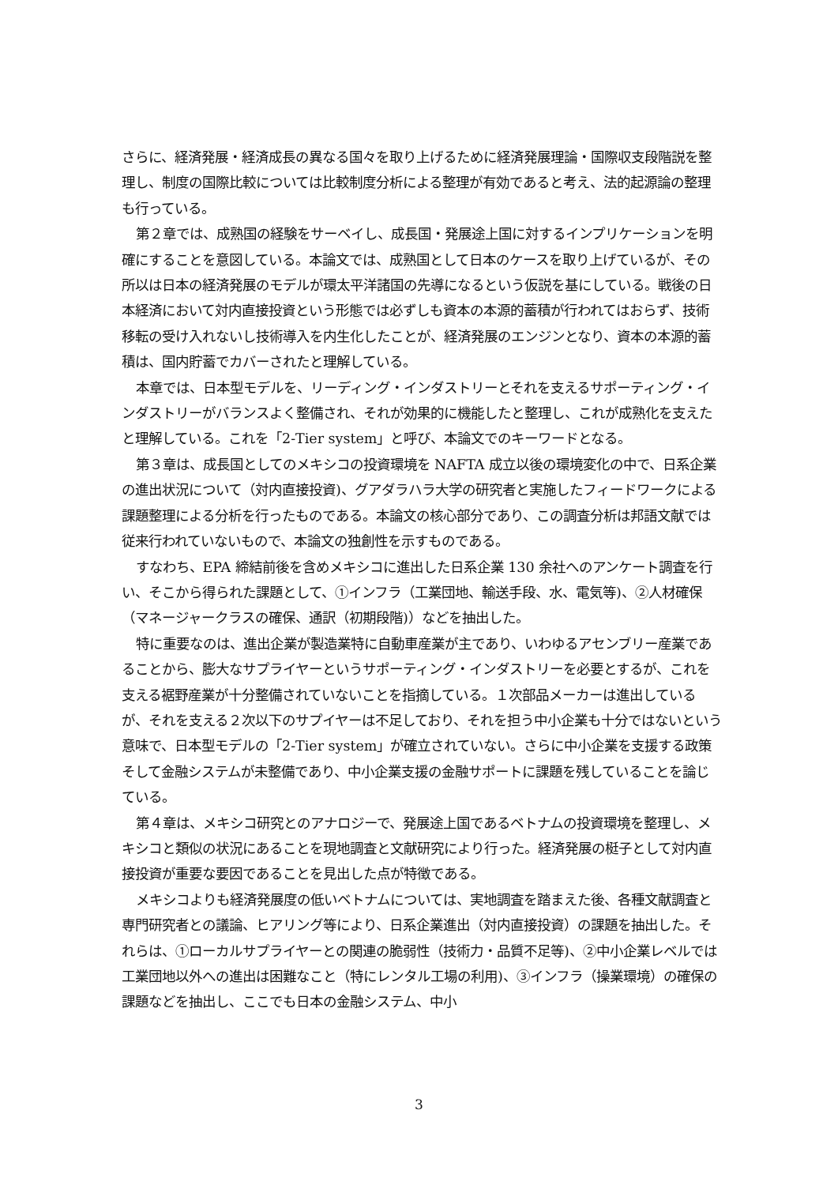さらに、経済発展・経済成長の異なる国々を取り上げるために経済発展理論・国際収支段階説を整理し、制度の国際比較については比較制度分析による整理が有効であると考え、法的起源論の整理も行っている。
第２章では、成熟国の経験をサーベイし、成長国・発展途上国に対するインプリケーションを明確にすることを意図している。本論文では、成熟国として日本のケースを取り上げているが、その所以は日本の経済発展のモデルが環太平洋諸国の先導になるという仮説を基にしている。戦後の日本経済において対内直接投資という形態では必ずしも資本の本源的蓄積が行われてはおらず、技術移転の受け入れないし技術導入を内生化したことが、経済発展のエンジンとなり、資本の本源的蓄積は、国内貯蓄でカバーされたと理解している。
本章では、日本型モデルを、リーディング・インダストリーとそれを支えるサポーティング・インダストリーがバランスよく整備され、それが効果的に機能したと整理し、これが成熟化を支えたと理解している。これを「2-Tier system」と呼び、本論文でのキーワードとなる。
第３章は、成長国としてのメキシコの投資環境を NAFTA 成立以後の環境変化の中で、日系企業の進出状況について（対内直接投資)、グアダラハラ大学の研究者と実施したフィードワークによる課題整理による分析を行ったものである。本論文の核心部分であり、この調査分析は邦語文献では従来行われていないもので、本論文の独創性を示すものである。
すなわち、EPA 締結前後を含めメキシコに進出した日系企業 130 余社へのアンケート調査を行い、そこから得られた課題として、①インフラ（工業団地、輸送手段、水、電気等)、②人材確保（マネージャークラスの確保、通訳（初期段階)）などを抽出した。
特に重要なのは、進出企業が製造業特に自動車産業が主であり、いわゆるアセンブリー産業であることから、膨大なサプライヤーというサポーティング・インダストリーを必要とするが、これを支える裾野産業が十分整備されていないことを指摘している。１次部品メーカーは進出しているが、それを支える２次以下のサプイヤーは不足しており、それを担う中小企業も十分ではないという意味で、日本型モデルの「2-Tier system」が確立されていない。さらに中小企業を支援する政策そして金融システムが未整備であり、中小企業支援の金融サポートに課題を残していることを論じている。
第４章は、メキシコ研究とのアナロジーで、発展途上国であるベトナムの投資環境を整理し、メキシコと類似の状況にあることを現地調査と文献研究により行った。経済発展の梃子として対内直接投資が重要な要因であることを見出した点が特徴である。
メキシコよりも経済発展度の低いベトナムについては、実地調査を踏まえた後、各種文献調査と専門研究者との議論、ヒアリング等により、日系企業進出（対内直接投資）の課題を抽出した。それらは、①ローカルサプライヤーとの関連の脆弱性（技術力・品質不足等)、②中小企業レベルでは工業団地以外への進出は困難なこと（特にレンタル工場の利用)、③インフラ（操業環境）の確保の課題などを抽出し、ここでも日本の金融システム、中小
3